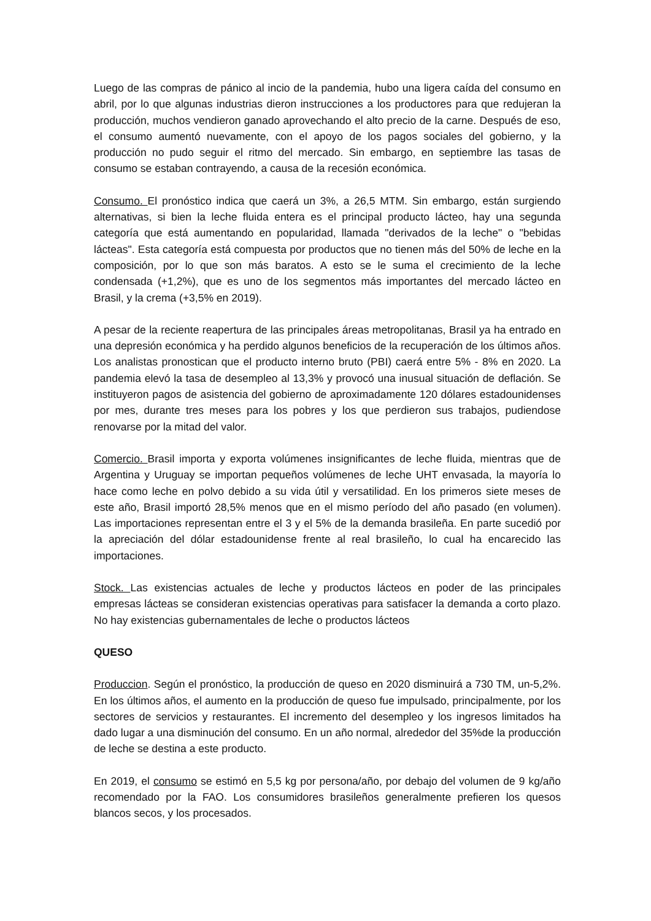Luego de las compras de pánico al incio de la pandemia, hubo una ligera caída del consumo en abril, por lo que algunas industrias dieron instrucciones a los productores para que redujeran la producción, muchos vendieron ganado aprovechando el alto precio de la carne. Después de eso, el consumo aumentó nuevamente, con el apoyo de los pagos sociales del gobierno, y la producción no pudo seguir el ritmo del mercado. Sin embargo, en septiembre las tasas de consumo se estaban contrayendo, a causa de la recesión económica.
Consumo. El pronóstico indica que caerá un 3%, a 26,5 MTM. Sin embargo, están surgiendo alternativas, si bien la leche fluida entera es el principal producto lácteo, hay una segunda categoría que está aumentando en popularidad, llamada "derivados de la leche" o "bebidas lácteas". Esta categoría está compuesta por productos que no tienen más del 50% de leche en la composición, por lo que son más baratos. A esto se le suma el crecimiento de la leche condensada (+1,2%), que es uno de los segmentos más importantes del mercado lácteo en Brasil, y la crema (+3,5% en 2019).
A pesar de la reciente reapertura de las principales áreas metropolitanas, Brasil ya ha entrado en una depresión económica y ha perdido algunos beneficios de la recuperación de los últimos años. Los analistas pronostican que el producto interno bruto (PBI) caerá entre 5% - 8% en 2020. La pandemia elevó la tasa de desempleo al 13,3% y provocó una inusual situación de deflación. Se instituyeron pagos de asistencia del gobierno de aproximadamente 120 dólares estadounidenses por mes, durante tres meses para los pobres y los que perdieron sus trabajos, pudiendose renovarse por la mitad del valor.
Comercio. Brasil importa y exporta volúmenes insignificantes de leche fluida, mientras que de Argentina y Uruguay se importan pequeños volúmenes de leche UHT envasada, la mayoría lo hace como leche en polvo debido a su vida útil y versatilidad. En los primeros siete meses de este año, Brasil importó 28,5% menos que en el mismo período del año pasado (en volumen). Las importaciones representan entre el 3 y el 5% de la demanda brasileña. En parte sucedió por la apreciación del dólar estadounidense frente al real brasileño, lo cual ha encarecido las importaciones.
Stock. Las existencias actuales de leche y productos lácteos en poder de las principales empresas lácteas se consideran existencias operativas para satisfacer la demanda a corto plazo. No hay existencias gubernamentales de leche o productos lácteos
QUESO
Produccion. Según el pronóstico, la producción de queso en 2020 disminuirá a 730 TM, un-5,2%. En los últimos años, el aumento en la producción de queso fue impulsado, principalmente, por los sectores de servicios y restaurantes. El incremento del desempleo y los ingresos limitados ha dado lugar a una disminución del consumo. En un año normal, alrededor del 35%de la producción de leche se destina a este producto.
En 2019, el consumo se estimó en 5,5 kg por persona/año, por debajo del volumen de 9 kg/año recomendado por la FAO. Los consumidores brasileños generalmente prefieren los quesos blancos secos, y los procesados.